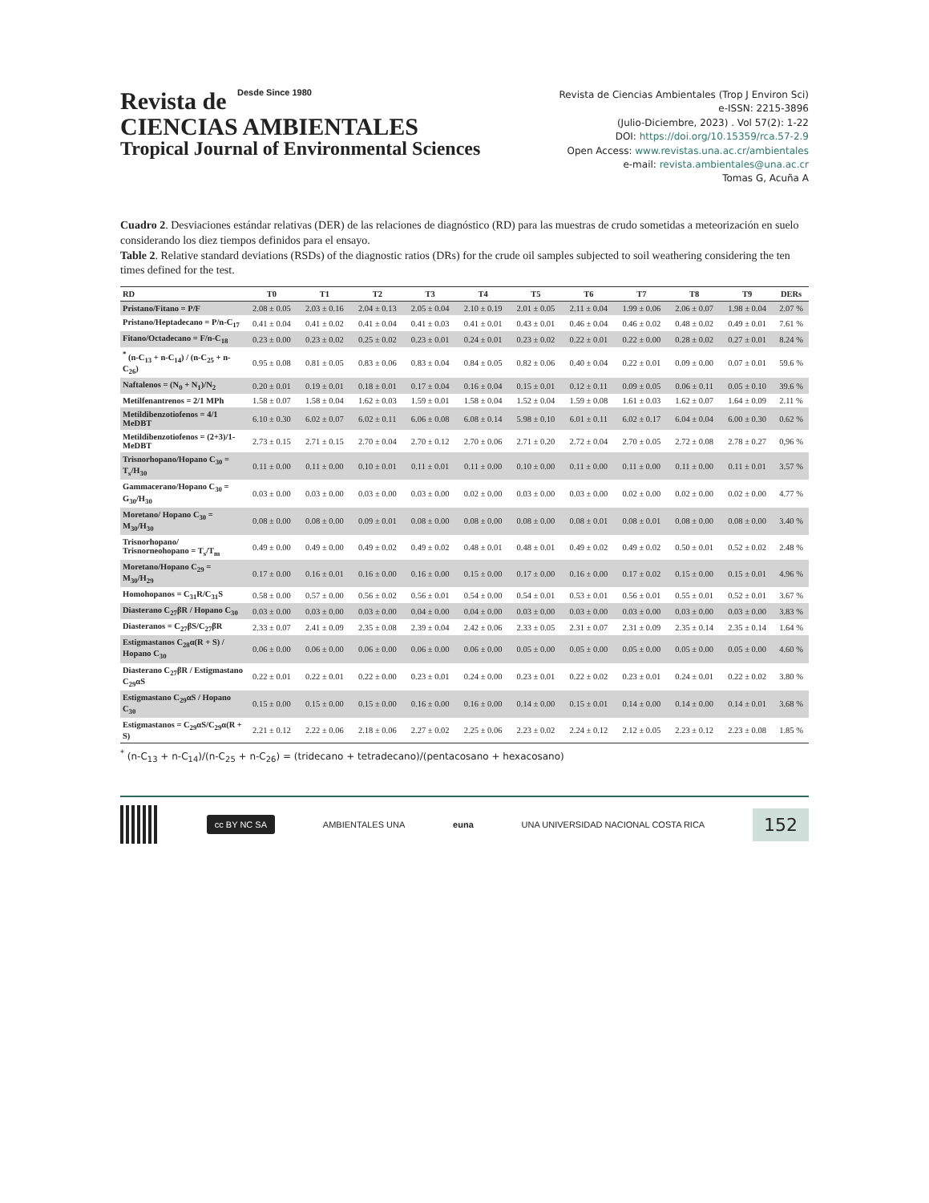Revista de Desde Since 1980
CIENCIAS AMBIENTALES
Tropical Journal of Environmental Sciences
Revista de Ciencias Ambientales (Trop J Environ Sci)
e-ISSN: 2215-3896
(Julio-Diciembre, 2023) . Vol 57(2): 1-22
DOI: https://doi.org/10.15359/rca.57-2.9
Open Access: www.revistas.una.ac.cr/ambientales
e-mail: revista.ambientales@una.ac.cr
Tomas G, Acuña A
Cuadro 2. Desviaciones estándar relativas (DER) de las relaciones de diagnóstico (RD) para las muestras de crudo sometidas a meteorización en suelo considerando los diez tiempos definidos para el ensayo.
Table 2. Relative standard deviations (RSDs) of the diagnostic ratios (DRs) for the crude oil samples subjected to soil weathering considering the ten times defined for the test.
| RD | T0 | T1 | T2 | T3 | T4 | T5 | T6 | T7 | T8 | T9 | DERs |
| --- | --- | --- | --- | --- | --- | --- | --- | --- | --- | --- | --- |
| Pristano/Fitano = P/F | 2.08 ± 0.05 | 2.03 ± 0.16 | 2.04 ± 0.13 | 2.05 ± 0.04 | 2.10 ± 0.19 | 2.01 ± 0.05 | 2.11 ± 0.04 | 1.99 ± 0.06 | 2.06 ± 0.07 | 1.98 ± 0.04 | 2.07 % |
| Pristano/Heptadecano = P/n-C<sub>17</sub> | 0.41 ± 0.04 | 0.41 ± 0.02 | 0.41 ± 0.04 | 0.41 ± 0.03 | 0.41 ± 0.01 | 0.43 ± 0.01 | 0.46 ± 0.04 | 0.46 ± 0.02 | 0.48 ± 0.02 | 0.49 ± 0.01 | 7.61 % |
| Fitano/Octadecano = F/n-C<sub>18</sub> | 0.23 ± 0.00 | 0.23 ± 0.02 | 0.25 ± 0.02 | 0.23 ± 0.01 | 0.24 ± 0.01 | 0.23 ± 0.02 | 0.22 ± 0.01 | 0.22 ± 0.00 | 0.28 ± 0.02 | 0.27 ± 0.01 | 8.24 % |
| <sup>*</sup> (n-C<sub>13</sub> + n-C<sub>14</sub>) / (n-C<sub>25</sub> + n-C<sub>26</sub>) | 0.95 ± 0.08 | 0.81 ± 0.05 | 0.83 ± 0.06 | 0.83 ± 0.04 | 0.84 ± 0.05 | 0.82 ± 0.06 | 0.40 ± 0.04 | 0.22 ± 0.01 | 0.09 ± 0.00 | 0.07 ± 0.01 | 59.6 % |
| Naftalenos = (N<sub>0</sub> + N<sub>1</sub>)/N<sub>2</sub> | 0.20 ± 0.01 | 0.19 ± 0.01 | 0.18 ± 0.01 | 0.17 ± 0.04 | 0.16 ± 0.04 | 0.15 ± 0.01 | 0.12 ± 0.11 | 0.09 ± 0.05 | 0.06 ± 0.11 | 0.05 ± 0.10 | 39.6 % |
| Metilfenantrenos = 2/1 MPh | 1.58 ± 0.07 | 1.58 ± 0.04 | 1.62 ± 0.03 | 1.59 ± 0.01 | 1.58 ± 0.04 | 1.52 ± 0.04 | 1.59 ± 0.08 | 1.61 ± 0.03 | 1.62 ± 0.07 | 1.64 ± 0.09 | 2.11 % |
| Metildibenzotiofenos = 4/1 MeDBT | 6.10 ± 0.30 | 6.02 ± 0.07 | 6.02 ± 0.11 | 6.06 ± 0.08 | 6.08 ± 0.14 | 5.98 ± 0.10 | 6.01 ± 0.11 | 6.02 ± 0.17 | 6.04 ± 0.04 | 6.00 ± 0.30 | 0.62 % |
| Metildibenzotiofenos = (2+3)/1-MeDBT | 2.73 ± 0.15 | 2.71 ± 0.15 | 2.70 ± 0.04 | 2.70 ± 0.12 | 2.70 ± 0.06 | 2.71 ± 0.20 | 2.72 ± 0.04 | 2.70 ± 0.05 | 2.72 ± 0.08 | 2.78 ± 0.27 | 0,96 % |
| Trisnorhopano/Hopano C<sub>30</sub> = T<sub>s</sub>/H<sub>30</sub> | 0.11 ± 0.00 | 0.11 ± 0.00 | 0.10 ± 0.01 | 0.11 ± 0.01 | 0.11 ± 0.00 | 0.10 ± 0.00 | 0.11 ± 0.00 | 0.11 ± 0.00 | 0.11 ± 0.00 | 0.11 ± 0.01 | 3.57 % |
| Gammacerano/Hopano C<sub>30</sub> = G<sub>30</sub>/H<sub>30</sub> | 0.03 ± 0.00 | 0.03 ± 0.00 | 0.03 ± 0.00 | 0.03 ± 0.00 | 0.02 ± 0.00 | 0.03 ± 0.00 | 0.03 ± 0.00 | 0.02 ± 0.00 | 0.02 ± 0.00 | 0.02 ± 0.00 | 4.77 % |
| Moretano/ Hopano C<sub>30</sub> = M<sub>30</sub>/H<sub>30</sub> | 0.08 ± 0.00 | 0.08 ± 0.00 | 0.09 ± 0.01 | 0.08 ± 0.00 | 0.08 ± 0.00 | 0.08 ± 0.00 | 0.08 ± 0.01 | 0.08 ± 0.01 | 0.08 ± 0.00 | 0.08 ± 0.00 | 3.40 % |
| Trisnorhopano/ Trisnorneohopano = T<sub>s</sub>/T<sub>m</sub> | 0.49 ± 0.00 | 0.49 ± 0.00 | 0.49 ± 0.02 | 0.49 ± 0.02 | 0.48 ± 0.01 | 0.48 ± 0.01 | 0.49 ± 0.02 | 0.49 ± 0.02 | 0.50 ± 0.01 | 0.52 ± 0.02 | 2.48 % |
| Moretano/Hopano C<sub>29</sub> = M<sub>30</sub>/H<sub>29</sub> | 0.17 ± 0.00 | 0.16 ± 0.01 | 0.16 ± 0.00 | 0.16 ± 0.00 | 0.15 ± 0.00 | 0.17 ± 0.00 | 0.16 ± 0.00 | 0.17 ± 0.02 | 0.15 ± 0.00 | 0.15 ± 0.01 | 4.96 % |
| Homohopanos = C<sub>31</sub>R/C<sub>31</sub>S | 0.58 ± 0.00 | 0.57 ± 0.00 | 0.56 ± 0.02 | 0.56 ± 0.01 | 0.54 ± 0.00 | 0.54 ± 0.01 | 0.53 ± 0.01 | 0.56 ± 0.01 | 0.55 ± 0.01 | 0.52 ± 0.01 | 3.67 % |
| Diasterano C<sub>27</sub>βR / Hopano C<sub>30</sub> | 0.03 ± 0.00 | 0.03 ± 0.00 | 0.03 ± 0.00 | 0.04 ± 0.00 | 0.04 ± 0.00 | 0.03 ± 0.00 | 0.03 ± 0.00 | 0.03 ± 0.00 | 0.03 ± 0.00 | 0.03 ± 0.00 | 3.83 % |
| Diasteranos = C<sub>27</sub>βS/C<sub>27</sub>βR | 2.33 ± 0.07 | 2.41 ± 0.09 | 2.35 ± 0.08 | 2.39 ± 0.04 | 2.42 ± 0.06 | 2.33 ± 0.05 | 2.31 ± 0.07 | 2.31 ± 0.09 | 2.35 ± 0.14 | 2.35 ± 0.14 | 1.64 % |
| Estigmastanos C<sub>28</sub>α(R + S) / Hopano C<sub>30</sub> | 0.06 ± 0.00 | 0.06 ± 0.00 | 0.06 ± 0.00 | 0.06 ± 0.00 | 0.06 ± 0.00 | 0.05 ± 0.00 | 0.05 ± 0.00 | 0.05 ± 0.00 | 0.05 ± 0.00 | 0.05 ± 0.00 | 4.60 % |
| Diasterano C<sub>27</sub>βR / Estigmastano C<sub>29</sub>αS | 0.22 ± 0.01 | 0.22 ± 0.01 | 0.22 ± 0.00 | 0.23 ± 0.01 | 0.24 ± 0.00 | 0.23 ± 0.01 | 0.22 ± 0.02 | 0.23 ± 0.01 | 0.24 ± 0.01 | 0.22 ± 0.02 | 3.80 % |
| Estigmastano C<sub>29</sub>αS / Hopano C<sub>30</sub> | 0.15 ± 0.00 | 0.15 ± 0.00 | 0.15 ± 0.00 | 0.16 ± 0.00 | 0.16 ± 0.00 | 0.14 ± 0.00 | 0.15 ± 0.01 | 0.14 ± 0.00 | 0.14 ± 0.00 | 0.14 ± 0.01 | 3.68 % |
| Estigmastanos = C<sub>29</sub>αS/C<sub>29</sub>α(R + S) | 2.21 ± 0.12 | 2.22 ± 0.06 | 2.18 ± 0.06 | 2.27 ± 0.02 | 2.25 ± 0.06 | 2.23 ± 0.02 | 2.24 ± 0.12 | 2.12 ± 0.05 | 2.23 ± 0.12 | 2.23 ± 0.08 | 1.85 % |
<sup>*</sup> (n-C<sub>13</sub> + n-C<sub>14</sub>)/(n-C<sub>25</sub> + n-C<sub>26</sub>) = (tridecano + tetradecano)/(pentacosano + hexacosano)
cc BY NC SA
AMBIENTALES UNA euna
UNA UNIVERSIDAD NACIONAL COSTA RICA
152